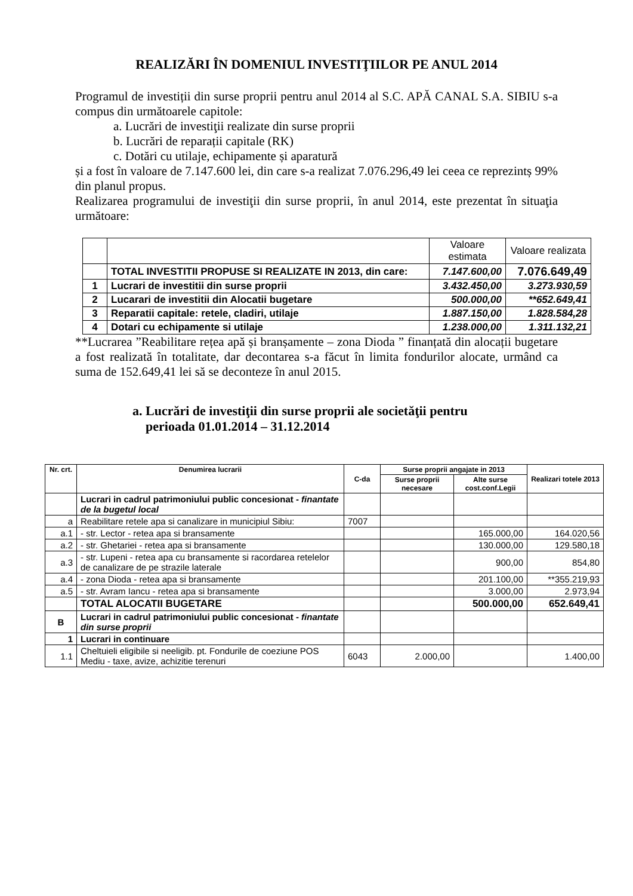REALIZĂRI ÎN DOMENIUL INVESTIŢIILOR PE ANUL 2014
Programul de investiții din surse proprii pentru anul 2014 al S.C. APĂ CANAL S.A. SIBIU s-a compus din următoarele capitole:
a. Lucrări de investiţii realizate din surse proprii
b. Lucrări de reparații capitale (RK)
c. Dotări cu utilaje, echipamente și aparatură
și a fost în valoare de 7.147.600 lei, din care s-a realizat 7.076.296,49 lei ceea ce reprezintș 99% din planul propus.
Realizarea programului de investiţii din surse proprii, în anul 2014, este prezentat în situaţia următoare:
| | | Valoare estimata | Valoare realizata |
| | TOTAL INVESTITII PROPUSE SI REALIZATE IN 2013, din care: | 7.147.600,00 | 7.076.649,49 |
| 1 | Lucrari de investitii din surse proprii | 3.432.450,00 | 3.273.930,59 |
| 2 | Lucarari de investitii din Alocatii bugetare | 500.000,00 | **652.649,41 |
| 3 | Reparatii capitale: retele, cladiri, utilaje | 1.887.150,00 | 1.828.584,28 |
| 4 | Dotari cu echipamente si utilaje | 1.238.000,00 | 1.311.132,21 |
**Lucrarea ”Reabilitare rețea apă și branșamente – zona Dioda ” finanțată din alocații bugetare a fost realizată în totalitate, dar decontarea s-a făcut în limita fondurilor alocate, urmând ca suma de 152.649,41 lei să se deconteze în anul 2015.
a. Lucrări de investiţii din surse proprii ale societăţii pentru
perioada 01.01.2014 – 31.12.2014
| Nr. crt. | Denumirea lucrarii | C-da | Surse proprii angajate in 2013 | | Realizari totele 2013 |
| --- | --- | --- | --- | --- | --- |
| | | | Surse proprii necesare | Alte surse cost.conf.Legii | |
| | Lucrari in cadrul patrimoniului public concesionat - finantate de la bugetul local | | | | |
| a | Reabilitare retele apa si canalizare in municipiul Sibiu: | 7007 | | | |
| a.1 | - str. Lector - retea apa si bransamente | | | 165.000,00 | 164.020,56 |
| a.2 | - str. Ghetariei - retea apa si bransamente | | | 130.000,00 | 129.580,18 |
| a.3 | - str. Lupeni - retea apa cu bransamente si racordarea retelelor de canalizare de pe strazile laterale | | | 900,00 | 854,80 |
| a.4 | - zona Dioda - retea apa si bransamente | | | 201.100,00 | **355.219,93 |
| a.5 | - str. Avram Iancu - retea apa si bransamente | | | 3.000,00 | 2.973,94 |
| | TOTAL ALOCATII BUGETARE | | | 500.000,00 | 652.649,41 |
| B | Lucrari in cadrul patrimoniului public concesionat - finantate din surse proprii | | | | |
| 1 | Lucrari in continuare | | | | |
| 1.1 | Cheltuieli eligibile si neeligib. pt. Fondurile de coeziune POS Mediu - taxe, avize, achizitie terenuri | 6043 | 2.000,00 | | 1.400,00 |